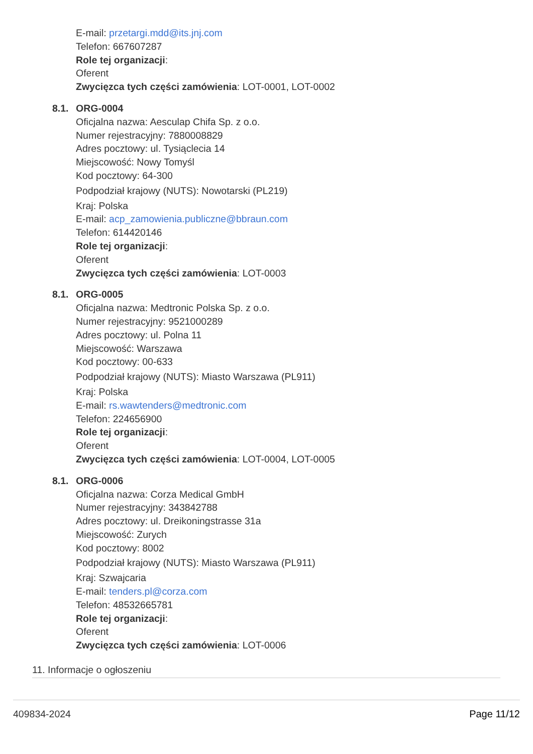E-mail: przetargi.mdd@its.jnj.com
Telefon: 667607287
Role tej organizacji:
Oferent
Zwycięzca tych części zamówienia: LOT-0001, LOT-0002
8.1. ORG-0004
Oficjalna nazwa: Aesculap Chifa Sp. z o.o.
Numer rejestracyjny: 7880008829
Adres pocztowy: ul. Tysiąclecia 14
Miejscowość: Nowy Tomyśl
Kod pocztowy: 64-300
Podpodział krajowy (NUTS): Nowotarski (PL219)
Kraj: Polska
E-mail: acp_zamowienia.publiczne@bbraun.com
Telefon: 614420146
Role tej organizacji:
Oferent
Zwycięzca tych części zamówienia: LOT-0003
8.1. ORG-0005
Oficjalna nazwa: Medtronic Polska Sp. z o.o.
Numer rejestracyjny: 9521000289
Adres pocztowy: ul. Polna 11
Miejscowość: Warszawa
Kod pocztowy: 00-633
Podpodział krajowy (NUTS): Miasto Warszawa (PL911)
Kraj: Polska
E-mail: rs.wawtenders@medtronic.com
Telefon: 224656900
Role tej organizacji:
Oferent
Zwycięzca tych części zamówienia: LOT-0004, LOT-0005
8.1. ORG-0006
Oficjalna nazwa: Corza Medical GmbH
Numer rejestracyjny: 343842788
Adres pocztowy: ul. Dreikoningstrasse 31a
Miejscowość: Zurych
Kod pocztowy: 8002
Podpodział krajowy (NUTS): Miasto Warszawa (PL911)
Kraj: Szwajcaria
E-mail: tenders.pl@corza.com
Telefon: 48532665781
Role tej organizacji:
Oferent
Zwycięzca tych części zamówienia: LOT-0006
11. Informacje o ogłoszeniu
409834-2024 Page 11/12